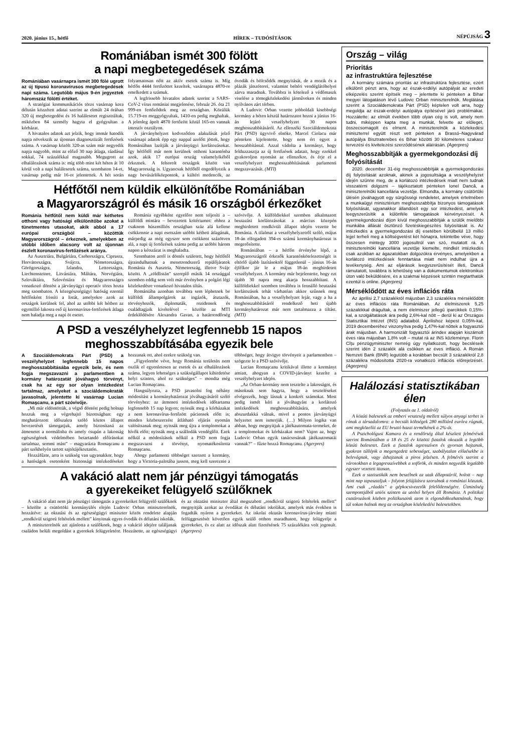2020. június 15., hétfő HÍREK – TUDÓSÍTÁSOK NÉPÚJSÁG 3
Romániában ismét 300 fölött
a napi megbetegedések száma
Romániában vasárnapra ismét 300 fölé ugrott az új típusú koronavírusos megbetegedések napi száma. Legutóbb május 9-én jegyeztek háromszáz fölötti értéket.
A stratégiai kommunikációs törzs vasárnap kora délután közzétett adatai szerint az elmúlt 24 órában 320 új megbetegedést és 16 halálesetet regisztráltak, miközben 84 személy hagyta el gyógyultan a kórházat.
A hivatalos adatok azt jelzik, hogy immár hatodik napja növekszik az újonnan diagnosztizált fertőzések száma. A vasárnap közölt 320-as szám már negyedik napja nagyobb, mint az előző 30 nap átlaga, ráadásul sokkal, 74 százalékkal magasabb. Megugrott az elhalálozások száma is: míg több mint két héten át 10 körül volt a napi halálesetek száma, szombaton 14-et, vasárnap pedig már 16-ot jelentettek. A hét során folyamatosan nőtt az aktív esetek száma is. Míg hétfőn 4444 fertőzöttet kezeltek, vasárnapra 4870-re emelkedett a számuk.
A legfrissebb hivatalos adatok szerint a SARS-CoV-2 vírus romániai megjelenése, február 26. óta 21 999-en fertőződtek meg az országban. Közülük 15.719-en meggyógyultak, 1410-en pedig meghaltak. A jelenleg ápolt 4870 fertőzött közül 165-en vannak intenzív osztályon.
A járványhelyzet kedvezőtlen alakulását jelző vasárnapi adatok épp egy nappal azelőtt jöttek, hogy Romániában lazítják a járványügyi korlátozásokat. Így hétfőtől már nem kerülnek otthoni karanténba azok, akik 17 európai ország valamelyikéből érkeznek. A felsorolt országok között van Magyarország is. Ugyancsak hétfőtől engedélyezik a nagy bevásárlóközpontok, a kültéri medencék, az óvodák és bölcsődék megnyitását, de a mozik és a plázák játszóterei, valamint beltéri vendéglátóhelyei zárva maradnak. Továbbra is kötelező a védőmaszk viselése a tömegközlekedési járműveken és minden nyilvános zárt térben.
A Ludovic Orban vezette jobboldali kisebbségi kormány a héten készül határozatot hozni a június 16-án lejáró veszélyhelyzet 30 napos meghosszabbításáról. Az ellenzéki Szociáldemokrata Párt (PSD) ügyvivő elnöke, Marcel Ciolacu már pénteken kijelentette, hogy nem ért egyet a hosszabbítással. Azzal vádolta a kormányt, hogy felduzzasztja az új fertőzések adatait, hogy ezekkel gyakoroljon nyomást az ellenzékre, és érje el a veszélyhelyzet meghosszabbításának parlamenti megszavazását. (MTI)
Hétfőtől nem küldik elkülönítőbe Romániában
a Magyarországról és másik 16 országból érkezőket
Románia hétfőtől nem küldi már kéthetes otthoni vagy hatósági elkülönítőbe azokat a tünetmentes utasokat, akik abból a 17 európai országból – közöttük Magyarországról – érkeznek, amelyekben az utóbbi időben alacsony volt az újonnan észlelt koronavírus-fertőzések aránya.
Az Ausztriára, Bulgáriára, Csehországra, Ciprusra, Horvátországra, Svájcra, Németországra, Görögországra, Izlandra, Lettországra, Liechtensteinre, Litvániára, Máltára, Norvégiára, Szlovákiára, Szlovéniára és Magyarországra vonatkozó döntést a járványügyi operatív törzs hozta meg szombaton. A közegészségügyi hatóság ezentúl hétfőnként frissíti a listát, amelyekre azok az országok kerülnek fel, ahol az utóbbi két hétben az egymillió lakosra eső új koronavírus-fertőzések átlaga nem haladja meg a napi öt esetet.
Románia egyébként egyelőre nem teljesíti a – külföldi mintára – bevezetett kritériumot: ehhez a csaknem húszmilliós országban száz alá kellene csökkennie a napi esetszám utóbbi kétheti átlagának, márpedig az még egyszer sem csökkent százötven alá, a napi új fertőzések száma pedig az utóbbi három napon a kétszázat is meghaladta.
Szombaton arról is döntés született, hogy hétfőtől újraindulhatnak a menetrendszerű repülőjáratok Románia és Ausztria, Németország, illetve Svájc között. A „zöldlistán” szereplő másik 14 országgal szemben eddig sem volt már érvényben a polgári légi közlekedésre vonatkozó hivatalos tiltás.
Romániába azonban továbbra sem léphetnek be külföldi állampolgárok az ingázók, átutazók, törvényhozók, diplomaták, rezidensek és családtagjaik kivételével – közölte az MTI érdeklődésére Alexandra Gavan, a határrendőrség szóvivője. A külföldiekkel szemben alkalmazott beutazási korlátozásokat a március közepén meghirdetett rendkívüli állapot idején vezette be Románia. A tilalmat a veszélyhelyzetről szóló, május 18-án elfogadott 394-es számú kormányhatározat is megerősítette.
Romániában – a hétfőn érvénybe lépő, a Magyarországról érkezők karanténkötelezettségét is eltörlő újabb lazításoktól függetlenül – június 16-án éjfélkor jár le a május 18-án meghirdetett veszélyhelyzet. A kormány már bejelentette, hogy ezt újabb 30 napra meg akarja hosszabbítani. A külföldiekkel szemben továbbra is fennálló beutazási korlátozások tehát várhatóan akkor szűnnek meg Romániában, ha a veszélyhelyzet lejár, vagy a ha a meghosszabbításáról rendelkező heti újabb kormányhatározat már nem tartalmazza a tiltást. (MTI)
A PSD a veszélyhelyzet legfennebb 15 napos
meghosszabbításába egyezik bele
A Szociáldemokrata Párt (PSD) a veszélyhelyzet legfennebb 15 napos meghosszabbításába egyezik bele, és nem fogja megszavazni a parlamentben a kormány határozatát jóváhagyó törvényt, csak ha az egy sor olyan intézkedést tartalmaz, amelyeket a szociáldemokraták javasolnak, jelentette ki vasárnap Lucian Romaşcanu, a párt szóvivője.
„Mi már eldöntöttük, a végső döntést pedig holnap hozzuk meg a végrehajtó bizottságban: egy meghatározott időszakra szóló köztes állapot bevezetését támogatjuk, amely biztosítaná az átmenetet a normálisba és amely csupán a lakosság egészségének védelmében betartandó előírásokat tartalmaz, semmi mást” – magyarázta Romaşcanu a párt székhelyén tartott sajtótájékoztatón.
Hozzáfűzte, arra is szükség van ugyanakkor, hogy a hatóságok esetenként biztonsági intézkedéseket hozzanak ott, ahol ezekre szükség van.
„Figyelembe véve, hogy Románia területén nem oszlik el egyenletesen az esetek és az elhalálozások száma, legyen lehetséges a szükségállapot kihirdetése helyi szinten, ahol ez szükséges” – mondta még Lucian Romaşcanu.
Hangsúlyozta, a PSD javasolni fog néhány módosítást a kormányhatározat jóváhagyásáról szóló törvényhez: az átmeneti intézkedések időtartama legfennebb 15 nap legyen; nyissák meg a kórházakat a nem koronavírus-fertőzött páciensek előtt is; minden közbeszerzést átlátható eljárás nyomán valósítsanak meg; nyissák meg újra a templomokat a hívők előtt; nyissák meg a szállodák vendéglőit. Ezek nélkül a módosítások nélkül a PSD nem fogja megszavazni a törvényt, nyomatékosította Romaşcanu.
Ahogy parlamenti többséget szerzett a kormány, hogy a Victoria-palotába jusson, meg kell szereznie a többséget, hogy átvigye törvényeit a parlamentben – szögezte le a PSD szóvivője.
Lucian Romaşcanu kritikával illette a kormányt amiatt, ahogyan a COVID-járványt kezelte a veszélyhelyzet idején.
„Az Orban-kormány nem tesztelte a lakosságot, és másoknak sem hagyta, hogy a teszteléseket elvégezzék, hogy lássuk a konkrét számokat. Most pedig ismét kéri a jóváhagyást a korlátozó intézkedések meghosszabbítására, amelyek abszurdakká válnak, mivel a pontos járványügyi helyzetet nem ismerjük. (…) Milyen logika van abban, hogy megnyitjuk a játékautomata-termeket, de a templomokat és kórházakat nem? Vajon az, hogy Ludovic Orban egyik tanácsosának játékautomatái vannak?” – fűzte hozzá Romaşcanu. (Agerpres)
A vakáció alatt nem jár pénzügyi támogatás
a gyerekeiket felügyelő szülőknek
A vakáció alatt nem jár pénzügyi támogatás a gyerekeiket felügyelő szülőknek – közölte a csütörtöki kormányülés elején Ludovic Orban miniszterelnök, hozzátéve: az oktatási és az egészségügyi miniszter közös rendelete alapján „rendkívül szigorú feltételek mellett” kinyitnak egyes óvodák és délutáni iskolák.
A miniszterelnök azt ajánlotta a szülőknek, hogy a vakáció idejére találjanak családon belüli megoldást a gyerekek felügyeletére. Hozzátette, az egészségügyi és az oktatási miniszter által megszabott „rendkívül szigorú feltételek mellett” megnyitják azokat az óvodákat és délutáni iskolákat, amelyek más években is fogadták nyáron a gyerekeket. Az iskolai oktatás koronavírus-járvány miatti felfüggesztését követően egyik szülő otthon maradhatott, hogy felügyelje a gyerekeket, és ez alatt az időszak alatt fizetésének 75 százalékára volt jogosult. (Agerpres)
Ország – világ
Prioritás
az infrastruktúra fejlesztése
A kormány számára prioritás az infrastruktúra fejlesztése, ezért elkülönít pénzt arra, hogy az észak-erdélyi autópályát az eredeti elképzelés szerint építsék meg – jelentette ki pénteken a Bihar megyei látogatáson lévő Ludovic Orban miniszterelnök. Meglátása szerint a Szociáldemokrata Párt (PSD) képtelen volt arra, hogy megoldja az észak-erdélyi autópálya építésével járó problémákat. Hozzátette: az elmúlt években több olyan cég is volt, amely nem tudni, miképpen kapta meg a munkát, felvette az előleget, összecsomagolt és elment. A miniszterelnök a közlekedési miniszterrel együtt részt vett pénteken a Brassó–Nagyvárad autópálya Bisztraterebes és Bihar közötti 30 kilométeres szakasz tervezési és kivitelezési szerződésének aláírásán. (Agerpres)
Meghosszabbítják a gyermekgondozási díj folyósítását
2020. december 31-éig meghosszabbítják a gyermekgondozási díj folyósítását azoknak, akinek a jogosultsága a veszélyhelyzet idején szűnne meg, de a korlátozó intézkedések miatt nem tudnak visszatérni dolgozni – tájékoztatott pénteken Ionel Dancă, a miniszterelnöki kancellária vezetője. Elmondta, a kormány csütörtöki ülésén jóváhagyott egy sürgősségi rendeletet, amelyek értelmében a munkaügyi minisztérium meghosszabbítja bizonyos támogatások folyósítását, ugyanakkor állandósít egy sor intézkedést, amelyek leegyszerűsítik a különféle támogatások kérvényezését. A gyermekgondozási díjon kívül meghosszabbítják a szülők mielőbbi munkába állását ösztönző fizetéskiegészítés folyósítását is. Az intézkedés a gyermekgondozási díj esetében körülbelül 13 millió lejjel terheli meg a költségvetést két hónapra, tekintetbe véve, hogy összesen mintegy 3000 jogosultról van szó, mutatott rá. A miniszterelnöki kancellária vezetője kiemelte, mindkét intézkedés csak azokban az ágazatokban dolgozókra érvényes, amelyekben a korlátozó intézkedések fenntartása miatt nem indulhat újra a tevékenység. Ami az eljárások leegyszerűsítését illeti, Dancă rámutatott, továbbra is lehetőség van a dokumentumok elektronikus úton való beküldésére, és a szakmai képzések szintén megtarthatók ezentúl is online. (Agerpres)
Mérséklődött az éves inflációs ráta
Az áprilisi 2,7 százalékról májusban 2,3 százalékra mérséklődött az éves inflációs ráta Romániában. Az élelmiszerek 5,25 százalékkal drágultak, a nem élelmiszer jellegű iparcikkek 0,15%-kal, a szolgáltatások ára pedig 2,6%-kal nőtt – derül ki az Országos Statisztikai Intézet (INS) adataiból. Áprilishoz képest 0,05%-kal, 2019 decemberéhez viszonyítva pedig 1,47%-kal nőttek a fogyasztói árak májusban. A harmonizált fogyasztói árindex alapján kiszámolt éves ráta májusban 1,8% volt – mutat rá az INS közleménye. Florin Cîţu pénzügyminiszter nemrég úgy nyilatkozott, hogy becsléseik szerint idén 2 százalék alá csökken az éves infláció. A Román Nemzeti Bank (BNR) legutóbb a korábban becsült 3 százalékról 2,8 százalékra módosította 2020-ra vonatkozó inflációs előrejelzését. (Agerpres)
Halálozási statisztikában élen
(Folytatás az 1. oldalról)
A közúti balesetek az emberi veszteség mellett súlyos anyagi terhet is rónak a társadalomra: a becsült költségek 280 milliárd euróra rúgnak, ami megközelíti az EU bruttó hazai termékének a 2%-át.
A Pszichológusi Kamara és a rendőrség által készített felmérések szerint Romániában a 18 és 25 év közötti fiatalok okozzák a legtöbb közúti balesetet. Ezek a fiatalok agresszíven és gyorsan hajtanak, gyakran túllépik a megengedett sebességet, szabálytalan előzésekbe is belevágnak, vagy áthajtanak a piros jelzésen. A felmérés szerint a városokban a legagresszívebbek a sofőrök, és minden negyedik legalább egyszer vezetett ittasan.
Ezek a statisztikák nem beszélnek az utak állapotáról, holott – nap mint nap tapasztaljuk – folyton felújításra szorulnak a romániai közutak. Ami csak „ráadás” a gépkocsivezetők felelőtlenségére. Útminőség szempontjából uniós szinten az utolsó helyen áll Románia. A politikai csatározások közben politikusaink azon is elgondolkozhatnának, hogy túl sokan halnak meg az országban közlekedési balesetekben.